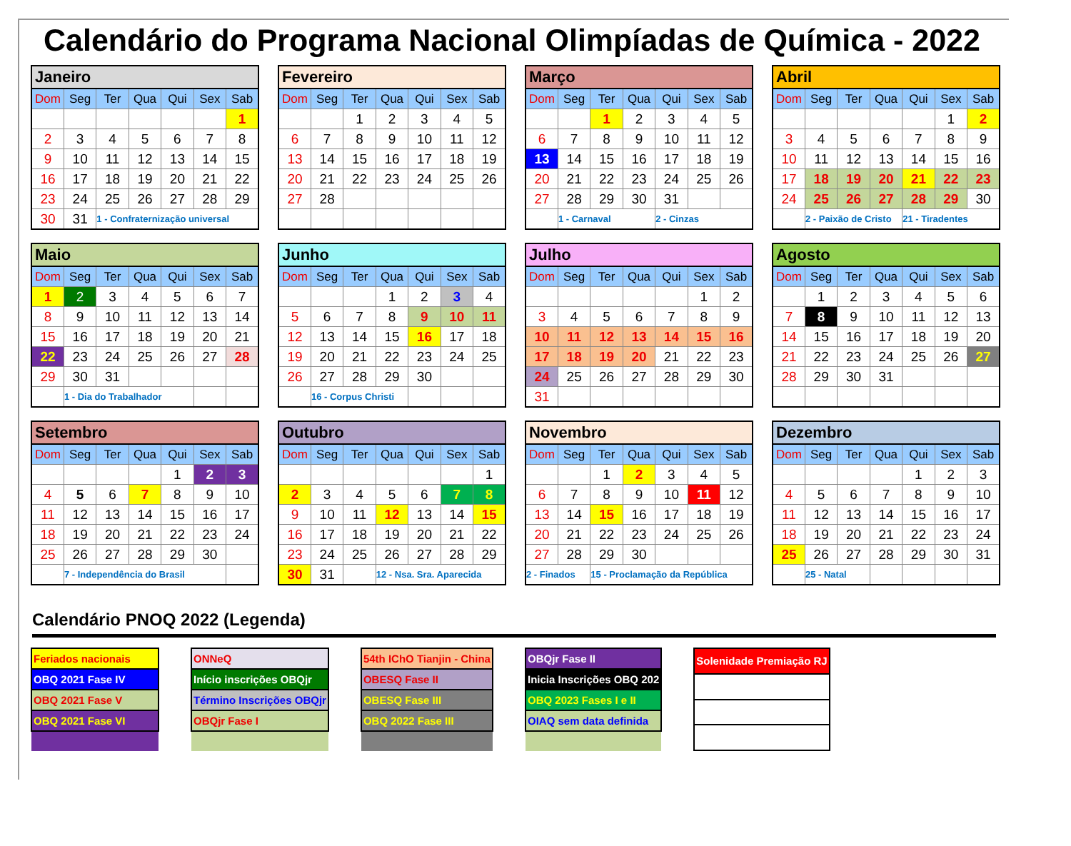Calendário do Programa Nacional Olimpíadas de Química - 2022
| Janeiro | | | | | | |
| --- | --- | --- | --- | --- | --- | --- |
| Dom | Seg | Ter | Qua | Qui | Sex | Sab |
| | | | | | | 1 |
| 2 | 3 | 4 | 5 | 6 | 7 | 8 |
| 9 | 10 | 11 | 12 | 13 | 14 | 15 |
| 16 | 17 | 18 | 19 | 20 | 21 | 22 |
| 23 | 24 | 25 | 26 | 27 | 28 | 29 |
| 30 | 31 | 1 - Confraternização universal | | | | |
| Fevereiro | | | | | | |
| --- | --- | --- | --- | --- | --- | --- |
| Dom | Seg | Ter | Qua | Qui | Sex | Sab |
| | | 1 | 2 | 3 | 4 | 5 |
| 6 | 7 | 8 | 9 | 10 | 11 | 12 |
| 13 | 14 | 15 | 16 | 17 | 18 | 19 |
| 20 | 21 | 22 | 23 | 24 | 25 | 26 |
| 27 | 28 | | | | | |
| Março | | | | | | |
| --- | --- | --- | --- | --- | --- | --- |
| Dom | Seg | Ter | Qua | Qui | Sex | Sab |
| | | 1 | 2 | 3 | 4 | 5 |
| 6 | 7 | 8 | 9 | 10 | 11 | 12 |
| 13 | 14 | 15 | 16 | 17 | 18 | 19 |
| 20 | 21 | 22 | 23 | 24 | 25 | 26 |
| 27 | 28 | 29 | 30 | 31 | | |
| | 1 - Carnaval | | | 2 - Cinzas | | |
| Abril | | | | | | |
| --- | --- | --- | --- | --- | --- | --- |
| Dom | Seg | Ter | Qua | Qui | Sex | Sab |
| | | | | | 1 | 2 |
| 3 | 4 | 5 | 6 | 7 | 8 | 9 |
| 10 | 11 | 12 | 13 | 14 | 15 | 16 |
| 17 | 18 | 19 | 20 | 21 | 22 | 23 |
| 24 | 25 | 26 | 27 | 28 | 29 | 30 |
| | 2 - Paixão de Cristo | | | 21 - Tiradentes | | |
| Maio | | | | | | |
| --- | --- | --- | --- | --- | --- | --- |
| Dom | Seg | Ter | Qua | Qui | Sex | Sab |
| 1 | 2 | 3 | 4 | 5 | 6 | 7 |
| 8 | 9 | 10 | 11 | 12 | 13 | 14 |
| 15 | 16 | 17 | 18 | 19 | 20 | 21 |
| 22 | 23 | 24 | 25 | 26 | 27 | 28 |
| 29 | 30 | 31 | | | | |
| | 1 - Dia do Trabalhador | | | | | |
| Junho | | | | | | |
| --- | --- | --- | --- | --- | --- | --- |
| Dom | Seg | Ter | Qua | Qui | Sex | Sab |
| | | | 1 | 2 | 3 | 4 |
| 5 | 6 | 7 | 8 | 9 | 10 | 11 |
| 12 | 13 | 14 | 15 | 16 | 17 | 18 |
| 19 | 20 | 21 | 22 | 23 | 24 | 25 |
| 26 | 27 | 28 | 29 | 30 | | |
| | 16 - Corpus Christi | | | | | |
| Julho | | | | | | |
| --- | --- | --- | --- | --- | --- | --- |
| Dom | Seg | Ter | Qua | Qui | Sex | Sab |
| | | | | | 1 | 2 |
| 3 | 4 | 5 | 6 | 7 | 8 | 9 |
| 10 | 11 | 12 | 13 | 14 | 15 | 16 |
| 17 | 18 | 19 | 20 | 21 | 22 | 23 |
| 24 | 25 | 26 | 27 | 28 | 29 | 30 |
| 31 | | | | | | |
| Agosto | | | | | | |
| --- | --- | --- | --- | --- | --- | --- |
| Dom | Seg | Ter | Qua | Qui | Sex | Sab |
| | 1 | 2 | 3 | 4 | 5 | 6 |
| 7 | 8 | 9 | 10 | 11 | 12 | 13 |
| 14 | 15 | 16 | 17 | 18 | 19 | 20 |
| 21 | 22 | 23 | 24 | 25 | 26 | 27 |
| 28 | 29 | 30 | 31 | | | |
| Setembro | | | | | | |
| --- | --- | --- | --- | --- | --- | --- |
| Dom | Seg | Ter | Qua | Qui | Sex | Sab |
| | | | | 1 | 2 | 3 |
| 4 | 5 | 6 | 7 | 8 | 9 | 10 |
| 11 | 12 | 13 | 14 | 15 | 16 | 17 |
| 18 | 19 | 20 | 21 | 22 | 23 | 24 |
| 25 | 26 | 27 | 28 | 29 | 30 | |
| | 7 - Independência do Brasil | | | | | |
| Outubro | | | | | | |
| --- | --- | --- | --- | --- | --- | --- |
| Dom | Seg | Ter | Qua | Qui | Sex | Sab |
| | | | | | | 1 |
| 2 | 3 | 4 | 5 | 6 | 7 | 8 |
| 9 | 10 | 11 | 12 | 13 | 14 | 15 |
| 16 | 17 | 18 | 19 | 20 | 21 | 22 |
| 23 | 24 | 25 | 26 | 27 | 28 | 29 |
| 30 | 31 | | 12 - Nsa. Sra. Aparecida | | | |
| Novembro | | | | | | |
| --- | --- | --- | --- | --- | --- | --- |
| Dom | Seg | Ter | Qua | Qui | Sex | Sab |
| | | 1 | 2 | 3 | 4 | 5 |
| 6 | 7 | 8 | 9 | 10 | 11 | 12 |
| 13 | 14 | 15 | 16 | 17 | 18 | 19 |
| 20 | 21 | 22 | 23 | 24 | 25 | 26 |
| 27 | 28 | 29 | 30 | | | |
| 2 - Finados | | 15 - Proclamação da República | | | | |
| Dezembro | | | | | | |
| --- | --- | --- | --- | --- | --- | --- |
| Dom | Seg | Ter | Qua | Qui | Sex | Sab |
| | | | | 1 | 2 | 3 |
| 4 | 5 | 6 | 7 | 8 | 9 | 10 |
| 11 | 12 | 13 | 14 | 15 | 16 | 17 |
| 18 | 19 | 20 | 21 | 22 | 23 | 24 |
| 25 | 26 | 27 | 28 | 29 | 30 | 31 |
| | 25 - Natal | | | | | |
Calendário PNOQ 2022 (Legenda)
| Feriados nacionais |
| OBQ 2021 Fase IV |
| OBQ 2021 Fase V |
| OBQ 2021 Fase VI |
| ONNeQ |
| Início inscrições OBQjr |
| Término Inscrições OBQjr |
| OBQjr Fase I |
| 54th IChO Tianjin - China |
| OBESQ Fase II |
| OBESQ Fase III |
| OBQ 2022 Fase III |
| OBQjr Fase II |
| Inicia Inscrições OBQ 202 |
| OBQ 2023 Fases I e II |
| OIAQ sem data definida |
| Solenidade Premiação RJ |